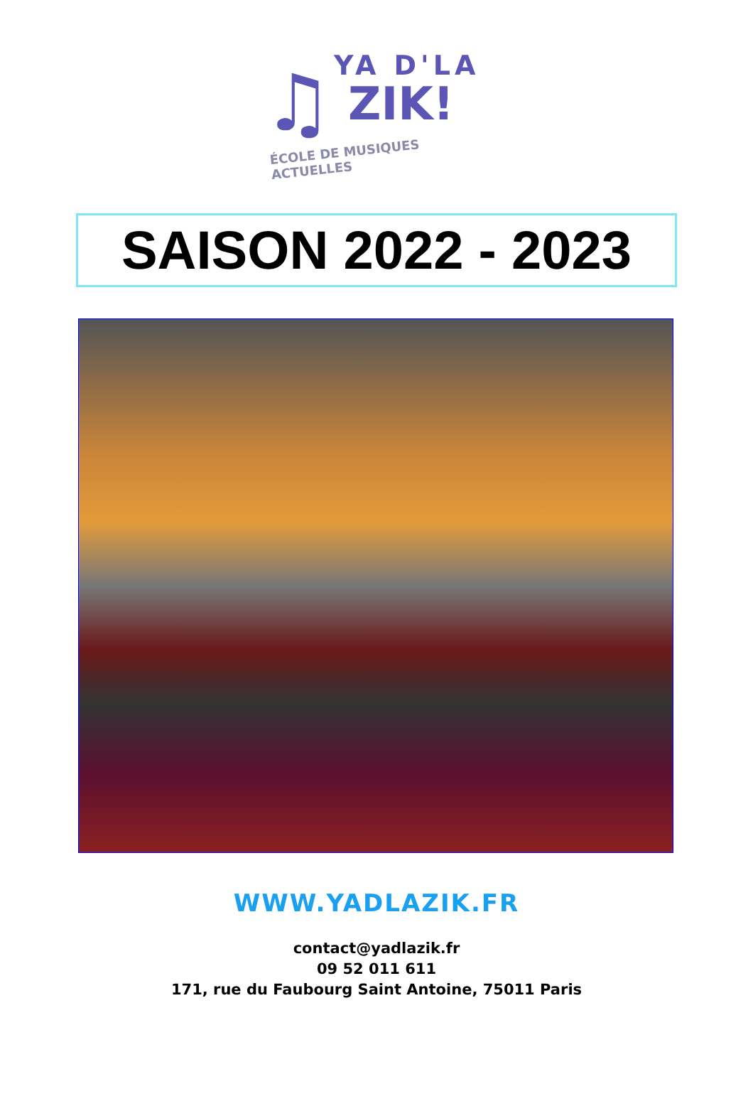♫
YA D'LA
ZIK!
ÉCOLE DE MUSIQUES ACTUELLES
SAISON 2022 - 2023
WWW.YADLAZIK.FR
contact@yadlazik.fr
09 52 011 611
171, rue du Faubourg Saint Antoine, 75011 Paris